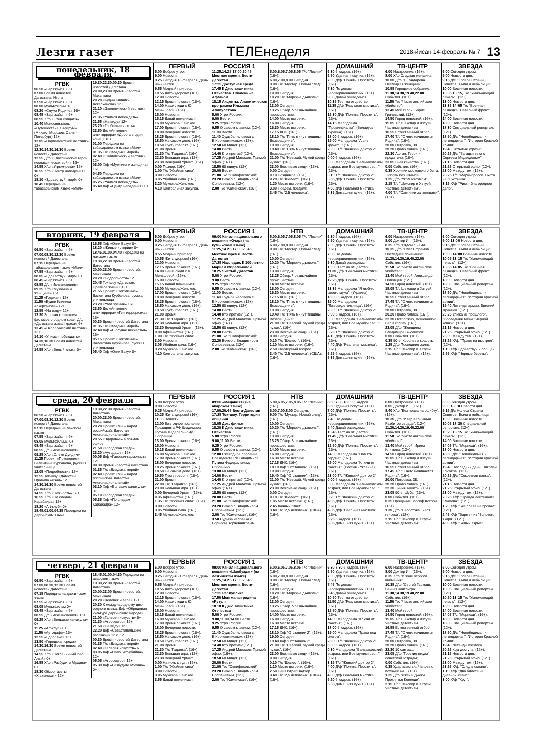Лезги газет
ТЕЛЕнеделя
2018-йисан 14-февраль № 7
13
понедельник, 18 февраля
РГВК
06.50 «Заряжайся!» 6+
07.00 Время новостей Дагестана. Итоги
07.50 «Заряжайся!» 6+
08.00 Мультфильм 0+
08.20 «Служа Родине» 16+
08.45 «Заряжайся!» 6+
08.55 Х/ф «Отец солдата»
10.40 Моноспектакль «Путешествие в Арзрум» (Михаил Морозов, Санкт-Петербург) 12+
12.05 «Парламентский вестник» 12+
12.30,14.30,16.30 Время новостей Дагестана
12.55 Д/ф «Классические герои неклассических войн» 16+
14.55 Х/ф «Угрюм-река» 12+
16.55 Х/ф «Центр нападения» 0+
18.10 «Здравствуй, мир!» 0+
18.45 Передача на табасаранском языке «Мил»
19.30,22.30,00.30 Время новостей Дагестана
20.00,23.00 Время новостей. Махачкала
20.20 «Будни Клиники Аскерханова» 12+
21.10 «Экологический вестник» 12+
21.35 «Учимся побеждать»
21.55 «На виду» 12+
23.20 «Глобальная сеть»
23.50 Д/с «Антология антитеррора» «Дорога в один конец» 16+
01.00 Передача на табасаранском языке «Мил»
01.35 Т/с «Владыка морей»
02.40 «Экологический вестник» 12+
03.00 Х/ф «Мужчина и женщина» 16+
04.50 Передача на табасаранском языке «Мил»
05.25 «Учимся побеждать»
05.40 Х/ф «Центр нападения» 0+
ПЕРВЫЙ
5.00 Доброе утро.
9.00 Новости.
9.25 Сегодня 18 февраля. День начинается.
9.55 Модный приговор.
10.55 Жить здорово! (16+).
12.00 Новости.
12.15 Время покажет. (16+).
14.00 Наши люди с Ю. Меньшовой. (16+).
15.00 Новости.
15.15 Давай поженимся!
16.00 Мужское/Женское.
17.00 Время покажет. (16+).
18.00 Вечерние новости.
18.25 Время покажет. (16+).
18.50 На самом деле. (16+).
19.50 Пусть говорят. (16+).
21.00 Время.
21.30 Т/с "Гадалка". (16+).
22.30 Большая игра. (12+).
23.30 Вечерний Ургант. (16+).
0.00 Познер. (16+).
1.00 Т/с "Убойная сила".
3.00 Новости.
3.05 Убойная сила. (16+).
3.20 Мужское/Женское.
4.10 Контрольная закупка.
РОССИЯ 1
11:25,14.25,17.00,20.45 Местное время. Вести-Дагестан
17:25 Доступная среда
17.45 К Дню защитника Отечества. Опаленные Афганом
18.15 Акценты. Аналитическая программа Ильмана Алипулатова
5.00 Утро России.
9.00 Вести.
9.25 Утро России.
9.55 О самом главном. (12+).
11.00 Вести.
11.40 Судьба человека с Б.Корчевниковым. (12+).
12.50 60 минут. (12+).
14.00 Вести.
14.40 Кто против? (12+).
17.25 Андрей Малахов. Прямой эфир. (16+).
18.50 60 минут. (12+).
20.00 Вести.
21.00 Т/с "Склифосовский".
23.20 Вечер с Владимиром Соловьевым. (12+).
2.00 Т/с "Каменская". (16+).
НТВ
5.00,6.05,7.05,8.05 Т/с "Лесник". (16+).
6.00,7.00,8.00 Сегодня.
9.00 Т/с "Мухтар. Новый след". (16+).
10.00 Сегодня.
10.20 Т/с "Морские дьяволы". (16+).
13.00 Сегодня.
13.25 Обзор. Чрезвычайное происшествие.
14.00 Место встречи.
16.00 Сегодня.
16.30 Место встречи.
17.15 ДНК. (16+).
18.10 Т/с "Пять минут тишины. Возвращение".
19.00 Сегодня.
19.40 Т/с "Пять минут тишины. Возвращение".
21.00 Т/с "Невский. Чужой среди чужих". (16+).
23.00 Вежливые люди. (16+).
0.00 Сегодня.
0.10 Поздняков. (16+).
0.20 Т/с "Шелест". (16+).
1.20 Место встречи. (16+).
3.00 Поедем, поедим!
3.45 Т/с "2,5 человека".
ДОМАШНИЙ
6.30 6 кадров. (16+).
6.50 Удачная покупка. (16+).
7.00 Д/ф "Понять. Простить". (16+).
7.30 По делам несовершеннолетних. (16+).
9.30 Давай разведемся!
10.35 Тест на отцовство.
11.35 Д/ф "Реальная мистика". (16+).
12.30 Д/ф "Понять. Простить". (16+).
14.15 Мелодрама "Провинциалка". (Беларусь - Украина). (16+).
18.00 6 кадров. (16+).
19.00 Мелодрама "А снег кружит..." (16+).
23.00 Т/с "Женский доктор 2". (16+).
0.00 6 кадров. (16+).
0.30 Мелодрама "Бальзаковский возраст, или Все мужики сво..." (16+).
3.10 Т/с "Женский доктор 2"
3.55 Д/ф "Понять. Простить". (16+).
4.50 Д/ф Реальная мистика
5.35 Домашняя кухня. (16+).
ТВ-ЦЕНТР
6.00 Настроение. (16+).
8.00 Х/ф Сладкая женщина
10.00 Д/ф "Н.Гундарева. Несладкая женщина".
10.55 Городское собрание.
11.30,14.30,19.40,22.00 События. (16+).
11.50 Т/с "Чисто английское убийство".
13.40 Мой герой. Борис Грачевский. (12+).
14.50 Город новостей. (16+).
15.05 Т/с Шекспир и Хэтуэй. Частные детективы
16.55 Естественный отбор.
17.40 Т/с "С чего начинается Родина". (16+).
20.00 Петровка, 38.
20.20 Право голоса. (16+).
22.30 Афган. Герои и предатели. (16+).
23.05 Знак качества. (16+).
0.00 События. (16+).
0.35 Хроники московского быта. Любовь без штампа
1.25 Д/ф "Укол зонтиком".
2.15 Т/с "Шекспир и Хэтуэй. Частные детективы".
4.00 Т/с "Охотники за головами". (16+).
ЗВЕЗДА
6.00 Сегодня утром.
9.00 Новости дня.
9.15 Д/с "Колеса Страны Советов. Были и небылицы".
10.00 Военные новости.
10.05,13.15, Т/с "Умножающий печаль". (12+).
13.00 Новости дня.
13.35,14.05 Т/с "Военная разведка. Северный фронт". (12+).
14.00 Военные новости.
18.00 Новости дня.
18.30 Специальный репортаж. (12+).
18.50 Д/с "Непобедимая и легендарная". "История Красной армии".
19.40 Скрытые угрозы".
20.25 Д/с "Загадки века с Сергеем Медведевым".
21.15 Новости дня.
21.25 Открытый эфир. (12+).
23.00 Между тем. (12+).
23.25 Т/с "Марш-бросок. Охота на "Охотника".
3.15 Х/ф "Риск - благородное дело".
вторник, 19 февраля
РГВК
06.50 «Заряжайся!» 6+
07.00,08.30,12.30 Время новостей Дагестана
07.15 Передача на табасаранском языке «Мил»
07.55 «Заряжайся!» 6+
08.05 «Здравствуй, мир!» 0+
08.45 «Заряжайся!» 6+
08.55 Д/с «Исчезновения»
09.25 Х/ф «Мужчина и женщина» 16+
11.25 «Годекан» 12+
11.50 «Будни Клиники Аскерханова» 12+
12.55 «На виду» 12+
13.30 Золотая коллекция фильмов о родном крае. Д/ф «Дагестана живая краса» 6+
13.45 «Экологический вестник» 12+
14.10 «Учимся побеждать»
14.30,16.30 Время новостей Дагестана
14.55 Х/ф «Белый клык» 0+
16.55 Х/ф «Огни Баку» 0+
18.20 «Живые истории» 0+
18.45,01.00,04.40 Передача на лакском языке
19.30,22.30 Время новостей Дагестана
20.00,23.00 Время новостей. Махачкала
20.20 «Подробности» 12+
20.45 Ток-шоу «Дагестан. Правила жизни» 12+
21.55 Проект «Поколение» Валентина Курбанова, русская учительница
23.20 «Угол зрения» 16+
23.50 Д/с «Антология антитеррора» «Ген терроризма» 16+
00.30 Время новостей Дагестана
01.35 Т/с «Владыка морей»
02.40 Х/ф «В случае несчастья» 16+
05.15 Проект «Поколение» Валентина Курбанова, русская учительница
05.40 Х/ф «Огни Баку» 0+
ПЕРВЫЙ
5.00 Доброе утро.
9.00 Новости.
9.25 Сегодня 19 февраля. День начинается.
9.55 Модный приговор.
10.55 Жить здорово! (16+).
12.00 Новости.
12.15 Время покажет. (16+).
14.00 Наши люди с Ю. Меньшовой. (16+).
15.00 Новости.
15.15 Давай поженимся!
16.00 Мужское/Женское.
17.00 Время покажет. (16+).
18.00 Вечерние новости.
18.25 Время покажет. (16+).
18.50 На самом деле. (16+).
19.50 Пусть говорят. (16+).
21.00 Время.
21.30 Т/с "Гадалка". (16+).
22.30 Большая игра. (12+).
23.30 Вечерний Ургант. (16+).
0.00 Афганистан. (16+).
1.00 Т/с "Убойная сила".
3.00 Новости.
3.05 Убойная сила. (16+).
3.20 Мужское/Женское.
4.10 Контрольная закупка.
РОССИЯ 1
09:00 Канал национального вещания «Очар» (на кумыкском языке)
11:25,14.25,17.00,20.45 Местное время. Вести-Дагестан
17:25 Наследие. К 100-летию Мариам Ибрагимовой
18.25 Чистый Дагестан
5.00 Утро России.
9.00 Вести.
9.25 Утро России.
9.55 О самом главном. (12+).
11.00 Вести.
11.40 Судьба человека с Б.Корчевниковым. (12+)
12.50 60 минут. (12+).
14.00 Вести.
14.40 Кто против? (12+).
17.25 Андрей Малахов. Прямой эфир. (16+).
18.50 60 минут. (12+).
20.00 Вести.
21.00 Т/с "Склифосовский".
23.20 Вечер с Владимиром Соловьевым. (12+).
2.00 Т/с "Каменская". (16+).
НТВ
5.00,6.05,7.05,8.05 Т/с "Лесник". (16+).
6.00,7.00,8.00 Сегодня.
9.00 Т/с "Мухтар. Новый след". (16+).
10.00 Сегодня.
10.20 Т/с "Морские дьяволы". (16+).
13.00 Сегодня.
13.25 Обзор. Чрезвычайное происшествие.
14.00 Место встречи.
16.00 Сегодня.
16.30 Место встречи.
17.15 ДНК. (16+).
18.10 Т/с "Пять минут тишины. Возвращение".
19.00 Сегодня.
19.40 Т/с "Пять минут тишины. Возвращение".
21.00 Т/с "Невский. Чужой среди чужих". (16+).
23.00 Вежливые люди. (16+).
0.00 Сегодня.
0.10 Т/с "Шелест". (16+).
1.10 Место встречи. (16+).
2.50 Квартирный вопрос.
3.40 Т/с "2,5 человека". (США). (16+).
ДОМАШНИЙ
6.30 6 кадров. (16+).
6.50 Удачная покупка. (16+).
7.00 Д/ф "Понять. Простить". (16+).
7.30 По делам несовершеннолетних. (16+).
9.30 Давай разведемся!
10.30 Тест на отцовство.
11.30 Д/ф "Реальная мистика". (16+).
12.25 Д/ф "Понять. Простить". (16+).
13.35 Мелодрама "Я люблю своего мужа". (Украина).
18.00 6 кадров. (16+).
19.00 Мелодрама "Лжесвидетельница". (16+).
23.00 Т/с "Женский доктор 2"
0.00 6 кадров. (16+).
0.30 Мелодрама "Бальзаковский возраст, или Все мужики сво..." (16+).
3.25 Т/с "Женский доктор 2".
4.10 Д/ф "Понять. Простить". (16+).
4.40 Д/ф "Реальная мистика". (16+).
5.25 6 кадров. (16+).
5.35 Домашняя кухня. (16+).
ТВ-ЦЕНТР
6.00 Настроение. (16+).
8.00 Доктор И... (16+).
8.35 Х/ф "Рядом с нами".
10.35 Д/ф "Олег Ефремов. Последнее признание"
11.30,14.30,19.40,22.00 События. (16+).
11.50 Т/с "Чисто английское убийство".
13.40 Мой герой. Александр Половцев. (12+).
14.50 Город новостей. (16+).
15.05 Т/с Шекспир и Хэтуэй. Частные детективы
16.55 Естественный отбор.
17.45 Т/с "С чего начинается Родина". (16+).
20.00 Петровка, 38.
20.20 Право голоса. (16+).
22.30 Осторожно, мошенники! Бес в голову. (16+).
23.05 Д/ф "Женщины Владимира Высоцкого".
0.00 События. (16+).
0.35 90-е. Королевы красоты
1.25 Д/ф Последние залпы
2.15 Т/с "Шекспир и Хэтуэй. Частные детективы". (12+).
ЗВЕЗДА
6.00 Сегодня утром.
9.00,13.00 Новости дня.
9.15 Д/с "Колеса Страны Советов. Были и небылицы".
10.00,14.00 Военные новости
10.05,13.15 Т/с "Умножающий печаль". (12+).
13.35,14.05 Т/с "Военная разведка. Северный фронт". (12+).
18.00 Новости дня.
18.30 Специальный репортаж. (12+).
18.50 Д/с "Непобедимая и легендарная". "История Красной армии".
19.40 Легенды армии. Евгений Францев. (12+).
20.25 Улика из прошлого". "Последняя тайна "Черной кошки". (16+).
21.15 Новости дня.
21.25 Открытый эфир. (12+).
23.00 Между тем. (12+).
23.25 Х/ф "Право на выстрел". (12+).
1.10 Х/ф Здравствуй и прощай
2.55 Х/ф "Черные береты".
среда, 20 февраля
РГВК
06.50 «Заряжайся!» 6+
07.00,08.30,12.30 Время новостей Дагестана
07.15 Передача на лакском языке
07.55 «Заряжайся!» 6+
08.05 Мультфильмы 0+
08.45 «Заряжайся!» 6+
08.55 Д/с «Исчезновения»
09.25 Х/ф «Олеко Дундич»
11.35 Проект «Поколение» Валентина Курбанова, русская учительница
12.05 «Подробности» 12+
12.55 Ток-шоу «Дагестан. Правила жизни» 12+
14.30,16.30 Время новостей Дагестана
14.55 Х/ф «Нежность» 12+
16.55 Х/ф «По следам Карабаира» 12+
18.20 «Art-клуб» 0+
18.45,01.00,04.35 Передача на даргинском языке
19.30,22.30 Время новостей Дагестана
20.00,23.00 Время новостей. Махачкала
20.20 Проект «Мы – народ российский. Дагестан многонациональный»
20.55 «Здоровье» в прямом эфире
21.50 «Городская среда»
23.20 «Аутодафе» 16+
00.05 Д/ф «Гавриил-гармонист» 12+
00.30 Время новостей Дагестана
01.35 Т/с «Владыка морей»
02.40 Проект «Мы – народ российский. Дагестан многонациональный»
03.10 Х/ф «Большие каникулы» 0+
05.10 «Городская среда»
05.35 Х/ф «По следам Карабаира» 12+
ПЕРВЫЙ
5.00 Доброе утро.
9.00 Новости.
9.25 Модный приговор.
10.25 Жить здорово! (16+).
11.30 Новости.
12.00 Ежегодное послание Президента РФ Владимира Путина Федеральному Собранию.
13.00 Время покажет. (16+).
15.00 Новости.
15.15 Давай поженимся!
16.00 Мужское/Женское.
17.00 Время покажет. (16+).
18.00 Вечерние новости.
18.25 Время покажет. (16+).
18.50 На самом деле. (16+).
19.50 Пусть говорят. (16+).
21.00 Время.
22.00 Т/с "Гадалка". (16+).
23.00 Большая игра. (12+).
0.00 Вечерний Ургант. (16+).
0.35 Афганистан. (16+).
1.35 Т/с "Убойная сила". (16+).
3.00 Новости.
3.05 Убойная сила. (16+).
3.45 Мужское/Женское.
РОССИЯ 1
09:00 «Маданият» (на аварском языке)
17.00,20.45 Вести-Дагестан
17:25 Ток-шоу. Территория общения
18.05 Док. фильм
18.20 К Дню защитника Отечества
5.00 Утро России.
9.00,11.00 Вести.
9.25 Утро России.
9.55 О самом главном. (12+).
12.00 Ежегодное послание Президента РФ Владимира Путина Федеральному Собранию.
13.00 60 минут. (12+).
14.00 Вести.
14.40 Кто против? (12+).
17.25 Андрей Малахов. Прямой эфир. (16+).
18.50 60 минут. (12+).
20.00 Вести.
21.00 Т/с "Склифосовский".
23.20 Вечер с Владимиром Соловьевым. (12+).
2.00 Т/с "Каменская". (16+).
3.50 Судьба человека с Борисом Корчевниковым
НТВ
5.00,6.05,7.05,8.05 Т/с "Лесник". (16+).
6.00,7.00,8.00 Сегодня.
9.00 Т/с "Мухтар. Новый след". (16+).
10.00 Сегодня.
10.20 Т/с "Морские дьяволы". (16+).
13.00 Сегодня.
13.25 Обзор. Чрезвычайное происшествие.
14.00 Место встречи.
16.00 Сегодня.
16.30 Место встречи.
17.15 ДНК. (16+).
18.10 Х/ф "Отставник". (16+).
19.00 Сегодня.
19.40 Х/ф "Отставник". (16+).
21.00 Т/с "Невский. Чужой среди чужих". (16+).
23.00 Вежливые люди. (16+).
0.00 Сегодня.
0.10 Т/с "Шелест". (16+).
1.05 Место встречи. (16+).
2.45 Дачный ответ.
3.40 Т/с "2,5 человека". (США). (16+).
ДОМАШНИЙ
6.30,7.30,18.00 6 кадров.
6.50 Удачная покупка. (16+).
7.00 Д/ф "Понять. Простить". (16+).
7.40 По делам несовершеннолетних. (16+).
9.40 Давай разведемся!
10.45 Тест на отцовство.
11.45 Д/ф "Реальная мистика". (16+).
12.50 Д/ф "Понять. Простить". (16+).
14.00 Мелодрама "Память сердца". (16+).
19.00 Мелодрама "Ключи от счастья". (Россия - Украина). (16+).
23.00 Т/с "Женский доктор 2"
0.00 6 кадров. (16+).
0.30 Мелодрама "Бальзаковский возраст, или Все мужики сво..." (16+).
3.20 Т/с "Женский доктор 2"
4.05 Д/ф "Понять. Простить". (16+).
4.35 Д/ф "Реальная мистика". (16+).
5.25 6 кадров. (16+).
5.35 Домашняя кухня. (16+).
ТВ-ЦЕНТР
6.00 Настроение. (16+).
8.05 Доктор И... (16+).
8.40 Х/ф "Без права на ошибку". (12+).
10.30 Д/ф "Ивар Калныньш. Разбитое сердце". (12+)
11.30,14.30,19.40,22.00 События. (16+).
11.50 Т/с "Чисто английское убийство".
13.40 Мой герой. Ирина Климова. (12+).
14.50 Город новостей. (16+).
15.05 Т/с Шекспир и Хэтуэй. Частные детективы
16.55 Естественный отбор.
17.45 Т/с "С чего начинается Родина". (16+).
20.00 Петровка, 38.
20.20 Право голоса. (16+).
22.30 Линия защиты. (16+).
23.05 90-е. Шуба. (16+).
0.00 События. (16+).
0.35 Прощание. Иосиф Кобзон. (16+).
1.30 Д/ф "Несостоявшиеся генсеки". (12+).
2.15 Т/с "Шекспир и Хэтуэй. Частные детективы".
ЗВЕЗДА
6.00 Сегодня утром.
9.00,13.00 Новости дня.
9.15 Д/с Колеса Страны Советов. Были и небылицы
10.00 Военные новости.
10.05,18.30 Специальный репортаж. (12+).
10.20,13.15 Т/с "Умножающий печаль". (12+).
14.00 Военные новости.
14.05 Т/с "Морпехи". (16+).
18.00 Новости дня.
18.50 Д/с "Непобедимая и легендарная". "История Красной армии".
19.40 Последний день. Николай Крючков. (12+).
20.25 Д/с "Секретная папка". (12+).
21.15 Новости дня.
21.25 Открытый эфир. (12+).
23.00 Между тем. (12+).
23.25 Х/ф "Правда лейтенанта Климова". (12+).
1.20 Х/ф "Без права на провал". (12+).
2.45 Х/ф "Бармен из "Золотого якоря". (12+).
4.00 Х/ф "Белый взрыв".
четверг, 21 февраля
РГВК
06.50 «Заряжайся!» 6+
07.00,08.30,12.30 Время новостей Дагестана
07.15 Передача на даргинском языке
07.55 «Заряжайся!» 6+
08.05 Мультфильм 0+
08.45 «Заряжайся!» 6+
08.55 Д/с «Исчезновения» 16+
09.25 Х/ф «Большие каникулы» 0+
11.25 «Art-клуб» 0+
11.50 «Аутодафе» 16+
12.55 «Здоровье» 12+
13.50 «Городская среда»
14.30,16.30 Время новостей Дагестана
14.55 Х/ф «Пограничный пес Алый» 0+
16.55 Х/ф «Разбудите Мухина» 0+
18.30 Обзор газеты «Хlакъикъат» 12+
18.45,01.00,04.30 Передача на аварском языке
19.30,22.30 Время новостей Дагестана
20.00,23.00 Время новостей. Махачкала
20.20 «Человек и вера» 12+
20.30 К международному дню родного языка. Д/ф «Обрядовая культура даргинского народа»
21.00 «Галерея искусств» 6+
21.30 «Агросектор» 12+
21.50 «На виду» 12+
23.20 Д/ф «Севастопольские рассказы» 12 с. 12+
00.30 Время новостей Дагестана
01.35 Т/с «Владыка морей»
02.40 «Галерея искусств» 6+
03.05 Х/ф «Наму, кит-убийца» 12+
05.05 «Агросектор» 12+
05.30 Х/ф «Разбудите Мухина» 0+
ПЕРВЫЙ
5.00 Доброе утро.
9.00 Новости.
9.25 Сегодня 21 февраля. День начинается.
9.55 Модный приговор.
10.55 Жить здорово! (16+).
12.00 Новости.
12.15 Время покажет. (16+).
14.00 Наши люди с Ю. Меньшовой. (16+).
15.00 Новости.
15.15 Давай поженимся!
16.00 Мужское/Женское.
17.00 Время покажет. (16+).
18.00 Вечерние новости.
18.25 Время покажет. (16+).
18.50 На самом деле. (16+).
19.50 Пусть говорят. (16+).
21.00 Время.
21.30 Т/с "Гадалка". (16+).
22.30 Большая игра. (12+).
23.30 Вечерний Ургант.
0.00 На ночь глядя. (16+).
1.00 Т/с "Убойная сила"
3.00 Новости.
3.05 Мужское/Женское.
3.55 Давай поженимся!
РОССИЯ 1
09:00 Канал национального вещания «Шалбуздаг» (на лезгинском языке)
11:25,14.25,17.00,20.45 Местное время. Вести-Дагестан
17:25 Республика
17.50 Моя малая родина «Рутул»
18.10 К Дню защитника Отечества
5.00 Утро России.
9.00,11.00,14.00 Вести.
9.25 Утро России.
9.55 О самом главном. (12+).
11.40 Судьба человека с Б.Корчевниковым. (12+)
12.50 60 минут. (12+).
14.40 Кто против? (12+).
17.25 Андрей Малахов. Прямой эфир. (16+).
18.50 60 минут. (12+).
20.00 Вести.
21.00 Т/с "Склифосовский".
23.20 Вечер с Владимиром Соловьевым. (12+).
2.00 Т/с "Каменская". (16+)
НТВ
5.00,6.05,7.05,8.05 Т/с "Лесник". (16+).
6.00,7.00,8.00 Сегодня.
9.00 Т/с "Мухтар. Новый след". (16+).
10.00 Сегодня.
10.20 Т/с "Морские дьяволы". (16+).
13.00 Сегодня.
13.25 Обзор. Чрезвычайное происшествие.
14.00 Место встречи.
16.00 Сегодня.
16.30 Место встречи.
17.15 ДНК. (16+).
18.10 Х/ф "Отставник 2". (16+).
19.00 Сегодня.
19.40 Х/ф "Отставник 2".
21.00 Т/с "Невский. Чужой среди чужих". (16+).
23.00 Вежливые люди. (16+).
0.00 Сегодня.
0.10 Т/с "Шелест". (16+).
1.10 Место встречи. (16+).
2.50 НашПотребНадзор.
3.40 Т/с "2,5 человека". (США). (16+).
ДОМАШНИЙ
6.30,7.30 6 кадров. (16+).
6.50 Удачная покупка. (16+).
7.00 Д/ф "Понять. Простить". (16+).
7.45 По делам несовершеннолетних. (16+).
9.45 Давай разведемся!
10.50 Тест на отцовство.
11.50 Д/ф "Реальная мистика". (16+).
12.50 Д/ф "Понять. Простить". (16+).
14.00 Мелодрама "Ключи от счастья". (16+).
18.00 6 кадров. (16+).
19.00 Мелодрама "Трава под снегом".
23.00 Т/с "Женский доктор 2"
0.00 6 кадров. (16+).
0.30 Мелодрама "Бальзаковский возраст, или Все мужики сво..." (16+).
3.15 Т/с "Женский доктор 2"
4.00 Д/ф "Понять. Простить". (16+).
4.30 Д/ф Реальная мистика
5.20 6 кадров. (16+).
5.35 Домашняя кухня. (16+).
ТВ-ЦЕНТР
6.00 Настроение. (16+).
8.00 Доктор И... (16+).
8.35 Х/ф "В зоне особого внимания".
10.35 Д/ф "Сергей Гармаш. Вечная контригра".
11.30,14.30,19.40,22.00 События. (16+).
11.50 Т/с "Чисто английское убийство".
13.40 Мой герой.
14.50 Город новостей. (16+).
15.05 Т/с Шекспир и Хэтуэй. Частные детективы
16.55 Естественный отбор.
17.45 Т/с "С чего начинается Родина". (16+).
20.00 Петровка, 38.
20.20 Право голоса. (16+).
22.30 10 самых...
23.05 Д/ф "Горькие ягоды" советской эстрады".
0.00 События. (16+).
0.35 Удар властью. Человек, похожий на... (16+).
1.25 Д/ф "Джек и Джеки. Проклятье Кеннеди".
2.15 Т/с "Шекспир и Хэтуэй. Частные детективы.
ЗВЕЗДА
6.00 Сегодня утром.
9.00 Новости дня.
9.15 Д/с "Колеса Страны Советов. Были и небылицы".
10.00 Военные новости.
10.05 Специальный репортаж. (12+).
10.20,13.15 Т/с "Умножающий печаль". (12+).
13.00 Новости дня.
14.00 Военные новости.
14.05 Т/с "Морпехи". (16+).
18.00 Новости дня.
18.30 Специальный репортаж. (12+).
18.50 Д/с "Непобедимая и легендарная". "История Красной армии".
19.40 Легенды космоса.
20.25 Код доступа. (12+).
21.15 Новости дня.
21.25 Открытый эфир. (12+)
23.00 Между тем. (12+).
23.25 Х/ф "След в океане".
1.10 Х/ф "Два билета на дневной сеанс".
3.00 Х/ф "Круг".